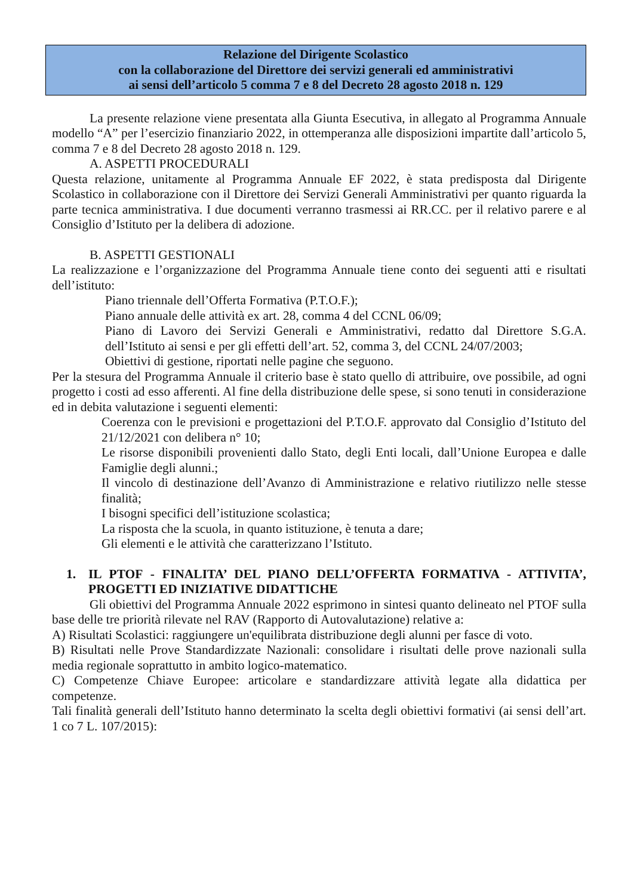Relazione del Dirigente Scolastico
con la collaborazione del Direttore dei servizi generali ed amministrativi
ai sensi dell’articolo 5 comma 7 e 8 del Decreto 28 agosto 2018 n. 129
La presente relazione viene presentata alla Giunta Esecutiva, in allegato al Programma Annuale modello “A” per l’esercizio finanziario 2022, in ottemperanza alle disposizioni impartite dall’articolo 5, comma 7 e 8 del Decreto 28 agosto 2018 n. 129.
A. ASPETTI PROCEDURALI
Questa relazione, unitamente al Programma Annuale EF 2022, è stata predisposta dal Dirigente Scolastico in collaborazione con il Direttore dei Servizi Generali Amministrativi per quanto riguarda la parte tecnica amministrativa. I due documenti verranno trasmessi ai RR.CC. per il relativo parere e al Consiglio d’Istituto per la delibera di adozione.
B. ASPETTI GESTIONALI
La realizzazione e l’organizzazione del Programma Annuale tiene conto dei seguenti atti e risultati dell’istituto:
Piano triennale dell’Offerta Formativa (P.T.O.F.);
Piano annuale delle attività ex art. 28, comma 4 del CCNL 06/09;
Piano di Lavoro dei Servizi Generali e Amministrativi, redatto dal Direttore S.G.A. dell’Istituto ai sensi e per gli effetti dell’art. 52, comma 3, del CCNL 24/07/2003;
Obiettivi di gestione, riportati nelle pagine che seguono.
Per la stesura del Programma Annuale il criterio base è stato quello di attribuire, ove possibile, ad ogni progetto i costi ad esso afferenti. Al fine della distribuzione delle spese, si sono tenuti in considerazione ed in debita valutazione i seguenti elementi:
Coerenza con le previsioni e progettazioni del P.T.O.F. approvato dal Consiglio d’Istituto del 21/12/2021 con delibera n° 10;
Le risorse disponibili provenienti dallo Stato, degli Enti locali, dall’Unione Europea e dalle Famiglie degli alunni.;
Il vincolo di destinazione dell’Avanzo di Amministrazione e relativo riutilizzo nelle stesse finalità;
I bisogni specifici dell’istituzione scolastica;
La risposta che la scuola, in quanto istituzione, è tenuta a dare;
Gli elementi e le attività che caratterizzano l’Istituto.
1. IL PTOF - FINALITA’ DEL PIANO DELL’OFFERTA FORMATIVA - ATTIVITA’, PROGETTI ED INIZIATIVE DIDATTICHE
Gli obiettivi del Programma Annuale 2022 esprimono in sintesi quanto delineato nel PTOF sulla base delle tre priorità rilevate nel RAV (Rapporto di Autovalutazione) relative a:
A) Risultati Scolastici: raggiungere un'equilibrata distribuzione degli alunni per fasce di voto.
B) Risultati nelle Prove Standardizzate Nazionali: consolidare i risultati delle prove nazionali sulla media regionale soprattutto in ambito logico-matematico.
C) Competenze Chiave Europee: articolare e standardizzare attività legate alla didattica per competenze.
Tali finalità generali dell’Istituto hanno determinato la scelta degli obiettivi formativi (ai sensi dell’art. 1 co 7 L. 107/2015):